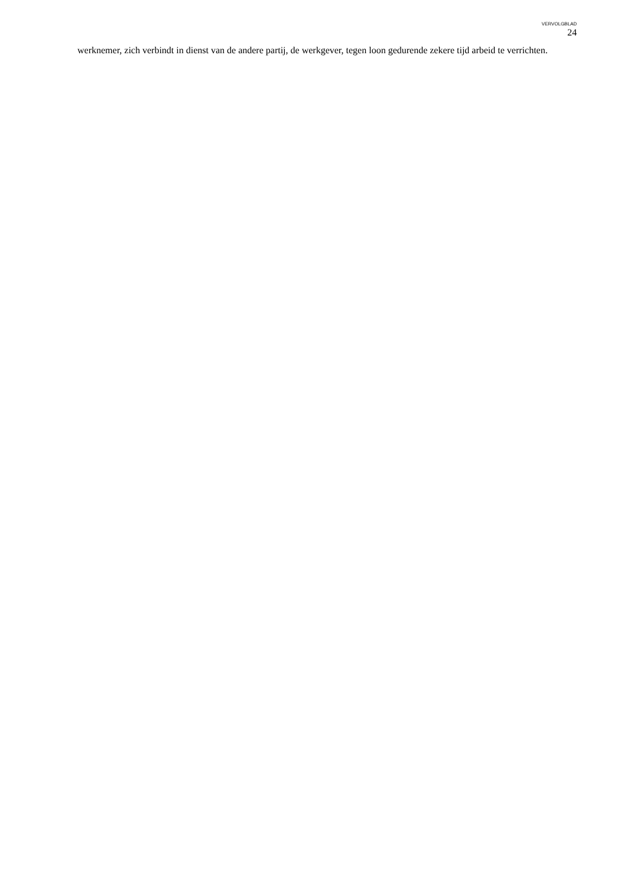VERVOLGBLAD
24
werknemer, zich verbindt in dienst van de andere partij, de werkgever, tegen loon gedurende zekere tijd arbeid te verrichten.